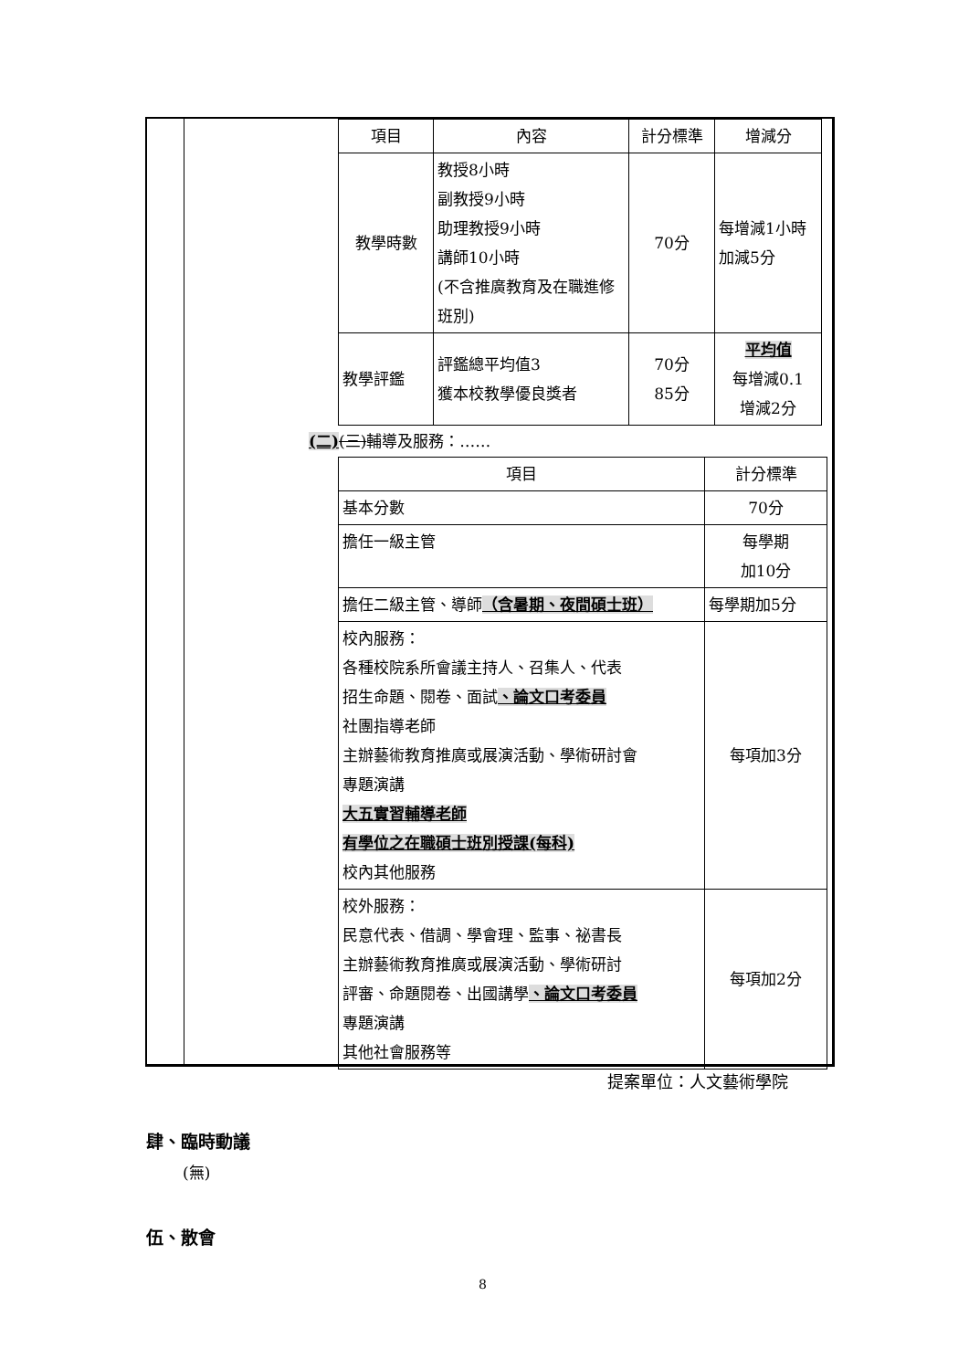| 項目 | 內容 | 計分標準 | 增減分 |
| --- | --- | --- | --- |
| 教學時數 | 教授8小時 副教授9小時 助理教授9小時 講師10小時 (不含推廣教育及在職進修班別) | 70分 | 每增減1小時加減5分 |
| 教學評鑑 | 評鑑總平均值3 獲本校教學優良獎者 | 70分 85分 | 平均值 每增減0.1 增減2分 |
(二)(三) 輔導及服務：……
| 項目 | 計分標準 |
| --- | --- |
| 基本分數 | 70分 |
| 擔任一級主管 | 每學期 加10分 |
| 擔任二級主管、導師 （含暑期、夜間碩士班） | 每學期加5分 |
| 校內服務： 各種校院系所會議主持人、召集人、代表 招生命題、閱卷、面試 、論文口考委員 社團指導老師 主辦藝術教育推廣或展演活動、學術研討會 專題演講 大五實習輔導老師 有學位之在職碩士班別授課(每科) 校內其他服務 | 每項加3分 |
| 校外服務： 民意代表、借調、學會理、監事、祕書長 主辦藝術教育推廣或展演活動、學術研討 評審、命題閱卷、出國講學 、論文口考委員 專題演講 其他社會服務等 | 每項加2分 |
提案單位：人文藝術學院
肆、臨時動議
(無)
伍、散會
8